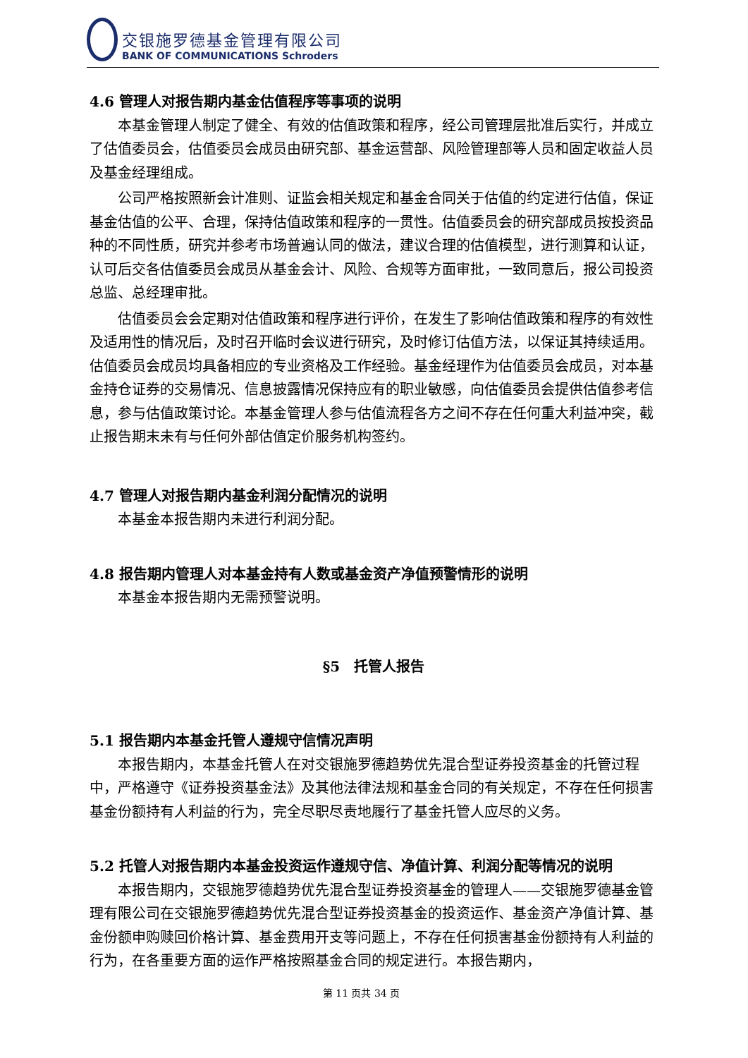交银施罗德基金管理有限公司
BANK OF COMMUNICATIONS Schroders
4.6 管理人对报告期内基金估值程序等事项的说明
本基金管理人制定了健全、有效的估值政策和程序，经公司管理层批准后实行，并成立了估值委员会，估值委员会成员由研究部、基金运营部、风险管理部等人员和固定收益人员及基金经理组成。
公司严格按照新会计准则、证监会相关规定和基金合同关于估值的约定进行估值，保证基金估值的公平、合理，保持估值政策和程序的一贯性。估值委员会的研究部成员按投资品种的不同性质，研究并参考市场普遍认同的做法，建议合理的估值模型，进行测算和认证，认可后交各估值委员会成员从基金会计、风险、合规等方面审批，一致同意后，报公司投资总监、总经理审批。
估值委员会会定期对估值政策和程序进行评价，在发生了影响估值政策和程序的有效性及适用性的情况后，及时召开临时会议进行研究，及时修订估值方法，以保证其持续适用。估值委员会成员均具备相应的专业资格及工作经验。基金经理作为估值委员会成员，对本基金持仓证券的交易情况、信息披露情况保持应有的职业敏感，向估值委员会提供估值参考信息，参与估值政策讨论。本基金管理人参与估值流程各方之间不存在任何重大利益冲突，截止报告期末未有与任何外部估值定价服务机构签约。
4.7 管理人对报告期内基金利润分配情况的说明
本基金本报告期内未进行利润分配。
4.8 报告期内管理人对本基金持有人数或基金资产净值预警情形的说明
本基金本报告期内无需预警说明。
§5　托管人报告
5.1 报告期内本基金托管人遵规守信情况声明
本报告期内，本基金托管人在对交银施罗德趋势优先混合型证券投资基金的托管过程中，严格遵守《证券投资基金法》及其他法律法规和基金合同的有关规定，不存在任何损害基金份额持有人利益的行为，完全尽职尽责地履行了基金托管人应尽的义务。
5.2 托管人对报告期内本基金投资运作遵规守信、净值计算、利润分配等情况的说明
本报告期内，交银施罗德趋势优先混合型证券投资基金的管理人——交银施罗德基金管理有限公司在交银施罗德趋势优先混合型证券投资基金的投资运作、基金资产净值计算、基金份额申购赎回价格计算、基金费用开支等问题上，不存在任何损害基金份额持有人利益的行为，在各重要方面的运作严格按照基金合同的规定进行。本报告期内，
第 11 页共 34 页